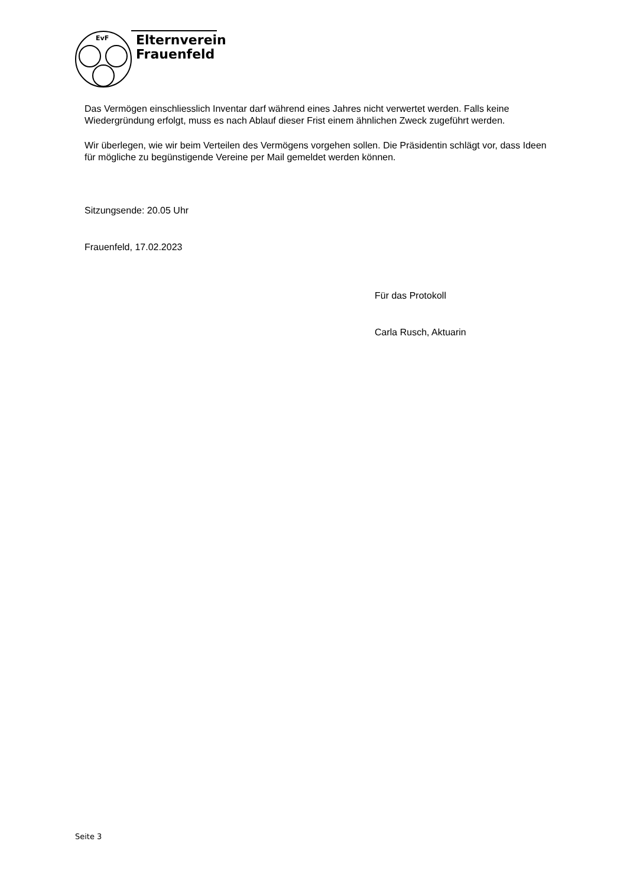EvF
Elternverein
Frauenfeld
Das Vermögen einschliesslich Inventar darf während eines Jahres nicht verwertet werden. Falls keine Wiedergründung erfolgt, muss es nach Ablauf dieser Frist einem ähnlichen Zweck zugeführt werden.
Wir überlegen, wie wir beim Verteilen des Vermögens vorgehen sollen. Die Präsidentin schlägt vor, dass Ideen für mögliche zu begünstigende Vereine per Mail gemeldet werden können.
Sitzungsende: 20.05 Uhr
Frauenfeld, 17.02.2023
Für das Protokoll
Carla Rusch, Aktuarin
Seite 3